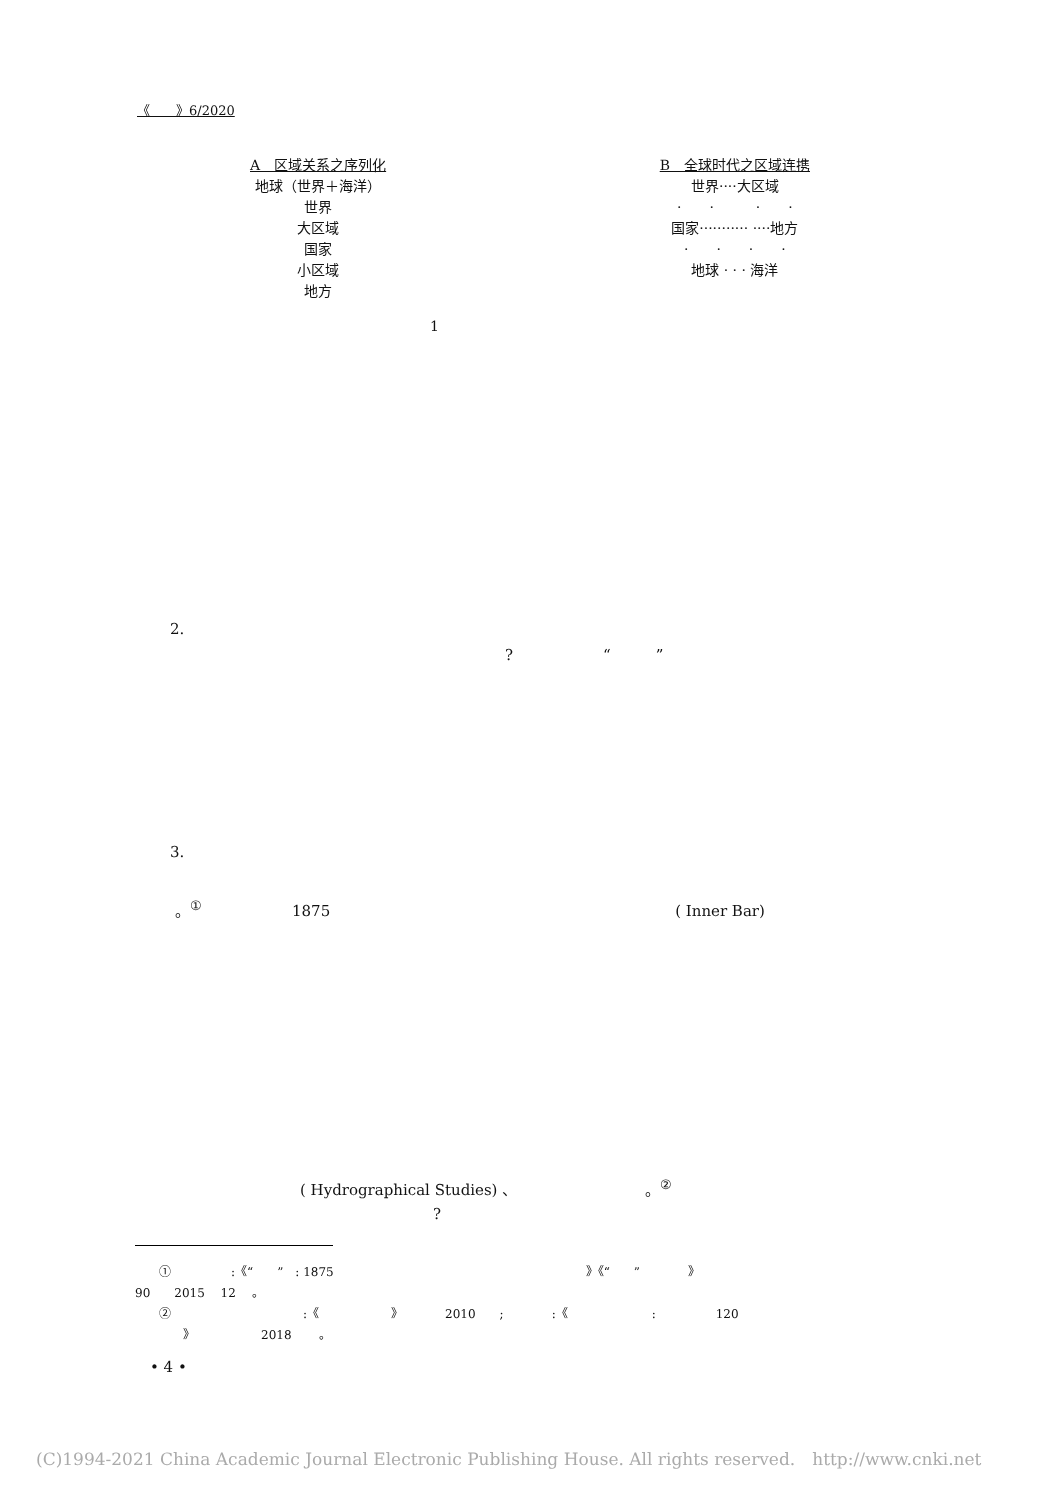《　　》6/2020
A　区域关系之序列化
地球（世界＋海洋）
世界
大区域
国家
小区域
地方
B　全球时代之区域连携
世界····大区域
·　　·　　　·　　·
国家··········· ····地方
·　　·　　·　　·
地球 · · · 海洋
1
2.
?　　　　　　“　　　”
3.
。<sup>①</sup>　　　　　　1875　　　　　　　　　　　　　　　　　　　　　　　( Inner Bar)
( Hydrographical Studies) 、　　　　　　　　　。<sup>②</sup>
?
　　①　　　　　:《“　　”　: 1875　　　　　　　　　　　　　　　　　　　　　》《“　　”　　　　》
90　　2015　 12　 。
　　②　　　　　　　　　　　:《　　　　　　》　　　　2010　　;　　　　:《　　　　　　　:　　　　　120
　　　　》　　　　　　2018　　 。
• 4 •
(C)1994-2021 China Academic Journal Electronic Publishing House. All rights reserved.　http://www.cnki.net